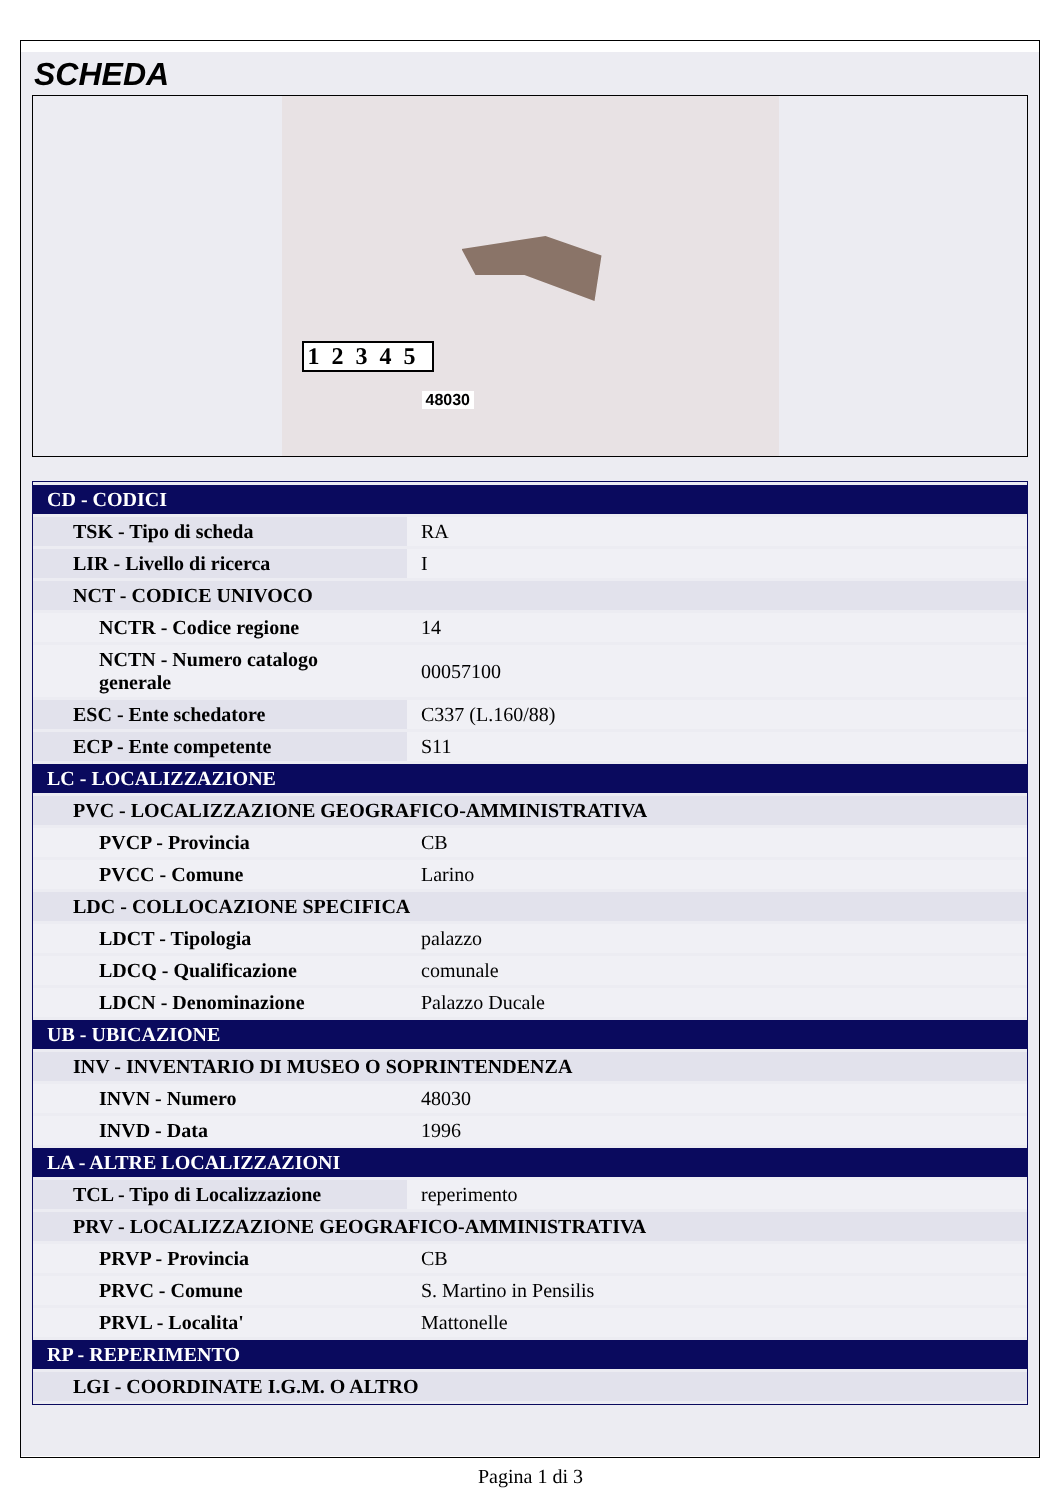SCHEDA
12345
48030
| CD - CODICI | |
| TSK - Tipo di scheda | RA |
| LIR - Livello di ricerca | I |
| NCT - CODICE UNIVOCO | |
| NCTR - Codice regione | 14 |
| NCTN - Numero catalogo generale | 00057100 |
| ESC - Ente schedatore | C337 (L.160/88) |
| ECP - Ente competente | S11 |
| LC - LOCALIZZAZIONE | |
| PVC - LOCALIZZAZIONE GEOGRAFICO-AMMINISTRATIVA | |
| PVCP - Provincia | CB |
| PVCC - Comune | Larino |
| LDC - COLLOCAZIONE SPECIFICA | |
| LDCT - Tipologia | palazzo |
| LDCQ - Qualificazione | comunale |
| LDCN - Denominazione | Palazzo Ducale |
| UB - UBICAZIONE | |
| INV - INVENTARIO DI MUSEO O SOPRINTENDENZA | |
| INVN - Numero | 48030 |
| INVD - Data | 1996 |
| LA - ALTRE LOCALIZZAZIONI | |
| TCL - Tipo di Localizzazione | reperimento |
| PRV - LOCALIZZAZIONE GEOGRAFICO-AMMINISTRATIVA | |
| PRVP - Provincia | CB |
| PRVC - Comune | S. Martino in Pensilis |
| PRVL - Localita' | Mattonelle |
| RP - REPERIMENTO | |
| LGI - COORDINATE I.G.M. O ALTRO | |
Pagina 1 di 3